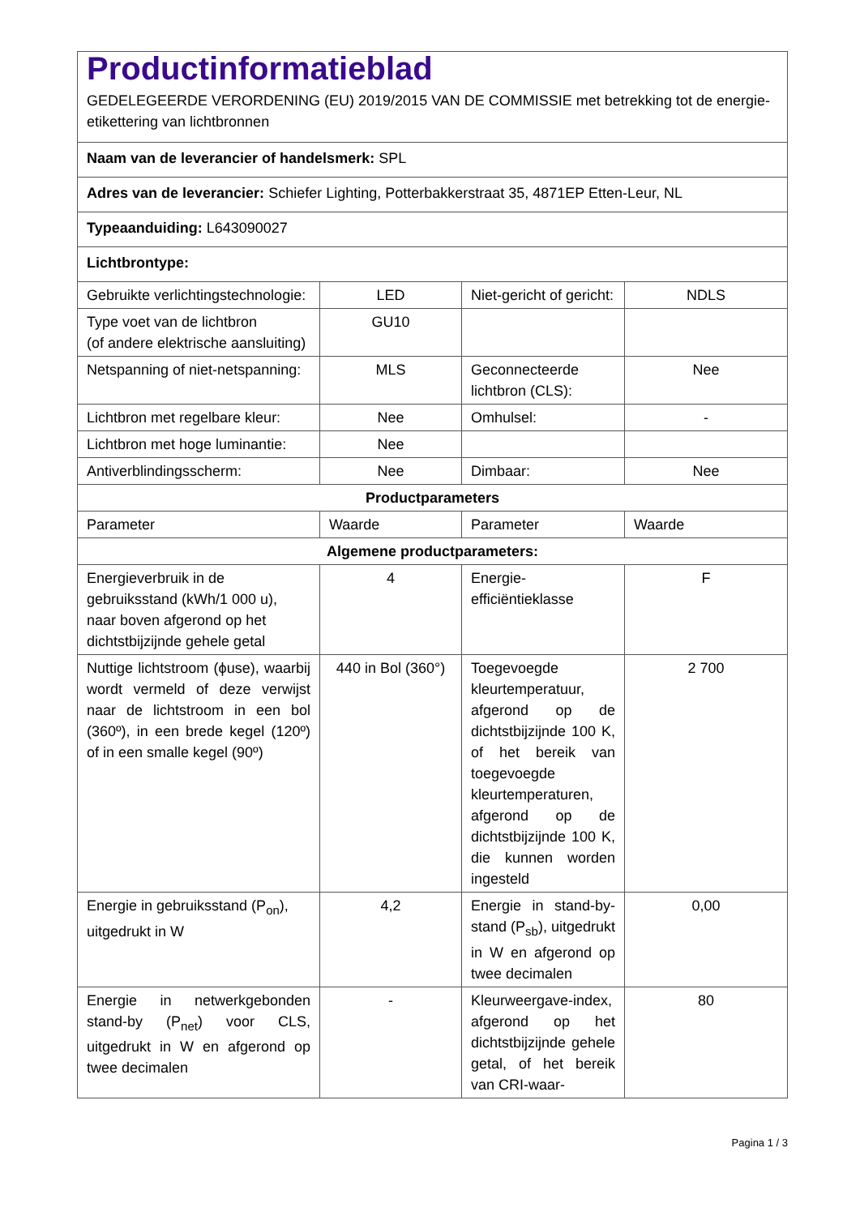| Productinformatieblad GEDELEGEERDE VERORDENING (EU) 2019/2015 VAN DE COMMISSIE met betrekking tot de energie-etikettering van lichtbronnen | | | |
| Naam van de leverancier of handelsmerk: SPL | | | |
| Adres van de leverancier: Schiefer Lighting, Potterbakkerstraat 35, 4871EP Etten-Leur, NL | | | |
| Typeaanduiding: L643090027 | | | |
| Lichtbrontype: | | | |
| Gebruikte verlichtingstechnologie: | LED | Niet-gericht of gericht: | NDLS |
| Type voet van de lichtbron (of andere elektrische aansluiting) | GU10 | | |
| Netspanning of niet-netspanning: | MLS | Geconnecteerde lichtbron (CLS): | Nee |
| Lichtbron met regelbare kleur: | Nee | Omhulsel: | - |
| Lichtbron met hoge luminantie: | Nee | | |
| Antiverblindingsscherm: | Nee | Dimbaar: | Nee |
| Productparameters | | | |
| Parameter | Waarde | Parameter | Waarde |
| Algemene productparameters: | | | |
| Energieverbruik in de gebruiksstand (kWh/1 000 u), naar boven afgerond op het dichtstbijzijnde gehele getal | 4 | Energie-efficiëntieklasse | F |
| Nuttige lichtstroom (ϕuse), waarbij wordt vermeld of deze verwijst naar de lichtstroom in een bol (360º), in een brede kegel (120º) of in een smalle kegel (90º) | 440 in Bol (360°) | Toegevoegde kleurtemperatuur, afgerond op de dichtstbijzijnde 100 K, of het bereik van toegevoegde kleurtemperaturen, afgerond op de dichtstbijzijnde 100 K, die kunnen worden ingesteld | 2 700 |
| Energie in gebruiksstand (P<sub>on</sub>), uitgedrukt in W | 4,2 | Energie in stand-by-stand (P<sub>sb</sub>), uitgedrukt in W en afgerond op twee decimalen | 0,00 |
| Energie in netwerkgebonden stand-by (P<sub>net</sub>) voor CLS, uitgedrukt in W en afgerond op twee decimalen | - | Kleurweergave-index, afgerond op het dichtstbijzijnde gehele getal, of het bereik van CRI-waar- | 80 |
Pagina 1 / 3